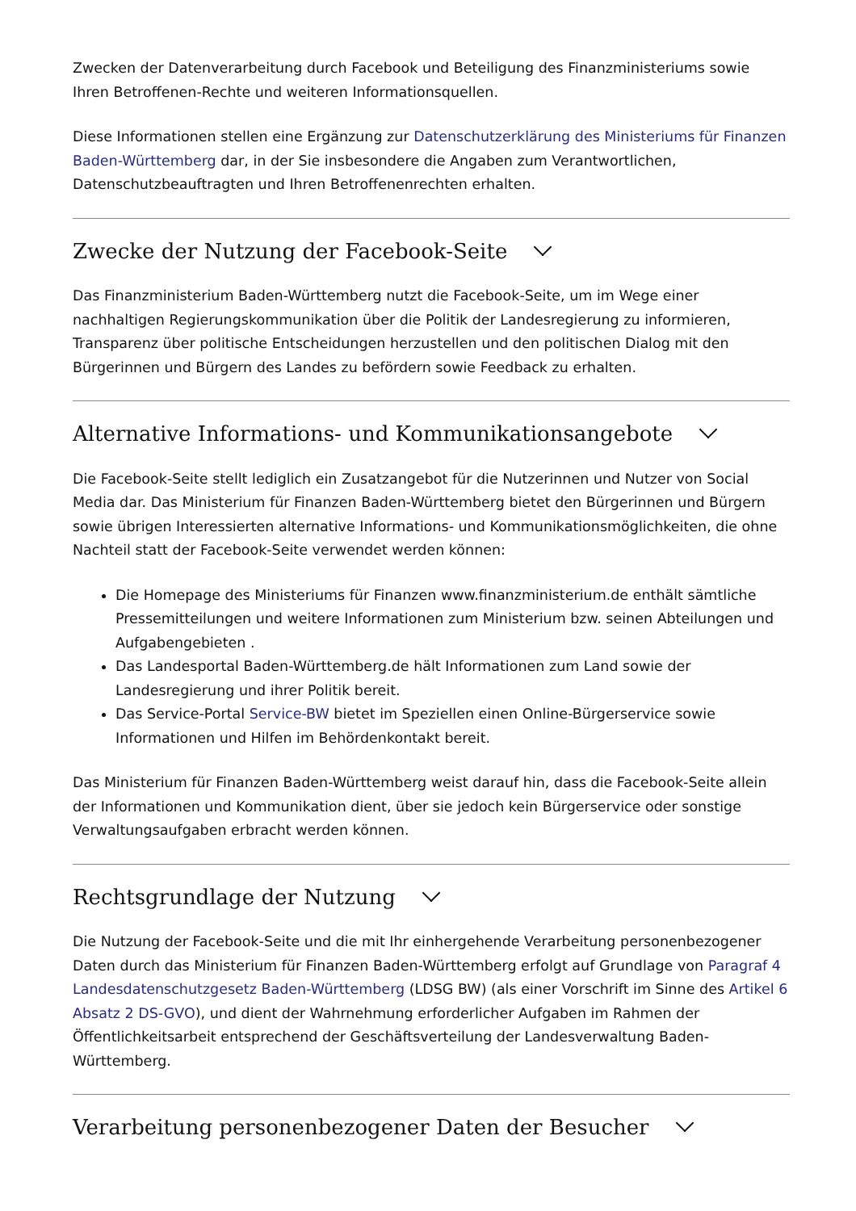Zwecken der Datenverarbeitung durch Facebook und Beteiligung des Finanzministeriums sowie Ihren Betroffenen-Rechte und weiteren Informationsquellen.
Diese Informationen stellen eine Ergänzung zur Datenschutzerklärung des Ministeriums für Finanzen Baden-Württemberg dar, in der Sie insbesondere die Angaben zum Verantwortlichen, Datenschutzbeauftragten und Ihren Betroffenenrechten erhalten.
Zwecke der Nutzung der Facebook-Seite
Das Finanzministerium Baden-Württemberg nutzt die Facebook-Seite, um im Wege einer nachhaltigen Regierungskommunikation über die Politik der Landesregierung zu informieren, Transparenz über politische Entscheidungen herzustellen und den politischen Dialog mit den Bürgerinnen und Bürgern des Landes zu befördern sowie Feedback zu erhalten.
Alternative Informations- und Kommunikationsangebote
Die Facebook-Seite stellt lediglich ein Zusatzangebot für die Nutzerinnen und Nutzer von Social Media dar. Das Ministerium für Finanzen Baden-Württemberg bietet den Bürgerinnen und Bürgern sowie übrigen Interessierten alternative Informations- und Kommunikationsmöglichkeiten, die ohne Nachteil statt der Facebook-Seite verwendet werden können:
Die Homepage des Ministeriums für Finanzen www.finanzministerium.de enthält sämtliche Pressemitteilungen und weitere Informationen zum Ministerium bzw. seinen Abteilungen und Aufgabengebieten .
Das Landesportal Baden-Württemberg.de hält Informationen zum Land sowie der Landesregierung und ihrer Politik bereit.
Das Service-Portal Service-BW bietet im Speziellen einen Online-Bürgerservice sowie Informationen und Hilfen im Behördenkontakt bereit.
Das Ministerium für Finanzen Baden-Württemberg weist darauf hin, dass die Facebook-Seite allein der Informationen und Kommunikation dient, über sie jedoch kein Bürgerservice oder sonstige Verwaltungsaufgaben erbracht werden können.
Rechtsgrundlage der Nutzung
Die Nutzung der Facebook-Seite und die mit Ihr einhergehende Verarbeitung personenbezogener Daten durch das Ministerium für Finanzen Baden-Württemberg erfolgt auf Grundlage von Paragraf 4 Landesdatenschutzgesetz Baden-Württemberg (LDSG BW) (als einer Vorschrift im Sinne des Artikel 6 Absatz 2 DS-GVO), und dient der Wahrnehmung erforderlicher Aufgaben im Rahmen der Öffentlichkeitsarbeit entsprechend der Geschäftsverteilung der Landesverwaltung Baden-Württemberg.
Verarbeitung personenbezogener Daten der Besucher